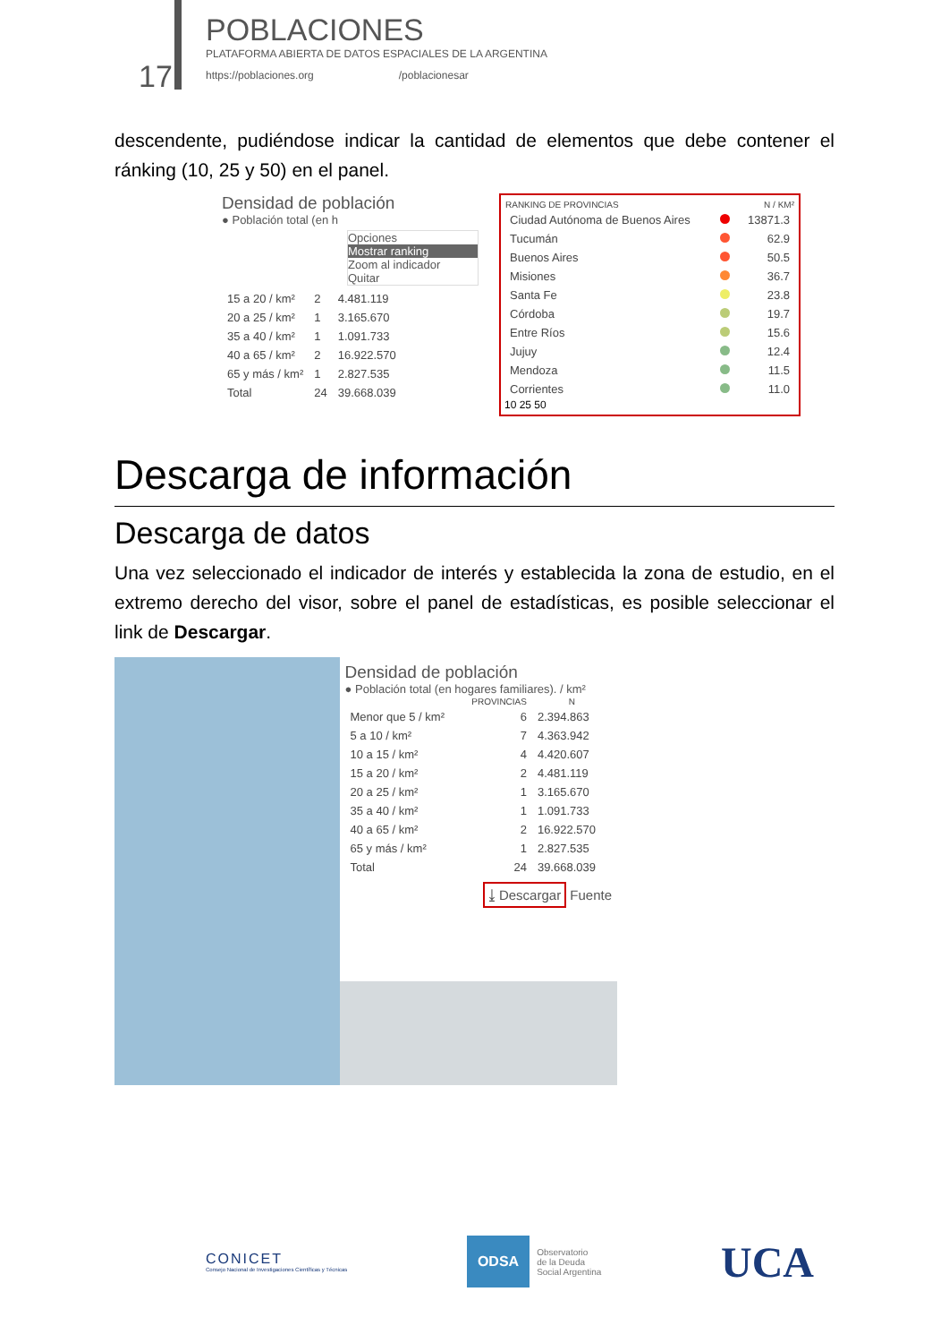17
POBLACIONES
PLATAFORMA ABIERTA DE DATOS ESPACIALES DE LA ARGENTINA
https://poblaciones.org /poblacionesar
descendente, pudiéndose indicar la cantidad de elementos que debe contener el ránking (10, 25 y 50) en el panel.
Densidad de población
● Población total (en h
Opciones
Mostrar ranking
Zoom al indicador
Quitar
| 15 a 20 / km² | 2 | 4.481.119 |
| 20 a 25 / km² | 1 | 3.165.670 |
| 35 a 40 / km² | 1 | 1.091.733 |
| 40 a 65 / km² | 2 | 16.922.570 |
| 65 y más / km² | 1 | 2.827.535 |
| Total | 24 | 39.668.039 |
| RANKING DE PROVINCIAS | | N / KM² |
| --- | --- | --- |
| Ciudad Autónoma de Buenos Aires | | 13871.3 |
| Tucumán | | 62.9 |
| Buenos Aires | | 50.5 |
| Misiones | | 36.7 |
| Santa Fe | | 23.8 |
| Córdoba | | 19.7 |
| Entre Ríos | | 15.6 |
| Jujuy | | 12.4 |
| Mendoza | | 11.5 |
| Corrientes | | 11.0 |
10 25 50
Descarga de información
Descarga de datos
Una vez seleccionado el indicador de interés y establecida la zona de estudio, en el extremo derecho del visor, sobre el panel de estadísticas, es posible seleccionar el link de Descargar.
Densidad de población
● Población total (en hogares familiares). / km²
| | PROVINCIAS | N |
| --- | --- | --- |
| Menor que 5 / km² | 6 | 2.394.863 |
| 5 a 10 / km² | 7 | 4.363.942 |
| 10 a 15 / km² | 4 | 4.420.607 |
| 15 a 20 / km² | 2 | 4.481.119 |
| 20 a 25 / km² | 1 | 3.165.670 |
| 35 a 40 / km² | 1 | 1.091.733 |
| 40 a 65 / km² | 2 | 16.922.570 |
| 65 y más / km² | 1 | 2.827.535 |
| Total | 24 | 39.668.039 |
⤓ Descargar Fuente
CONICET
Consejo Nacional de Investigaciones Científicas y Técnicas
ODSA
Observatorio
de la Deuda
Social Argentina
UCA